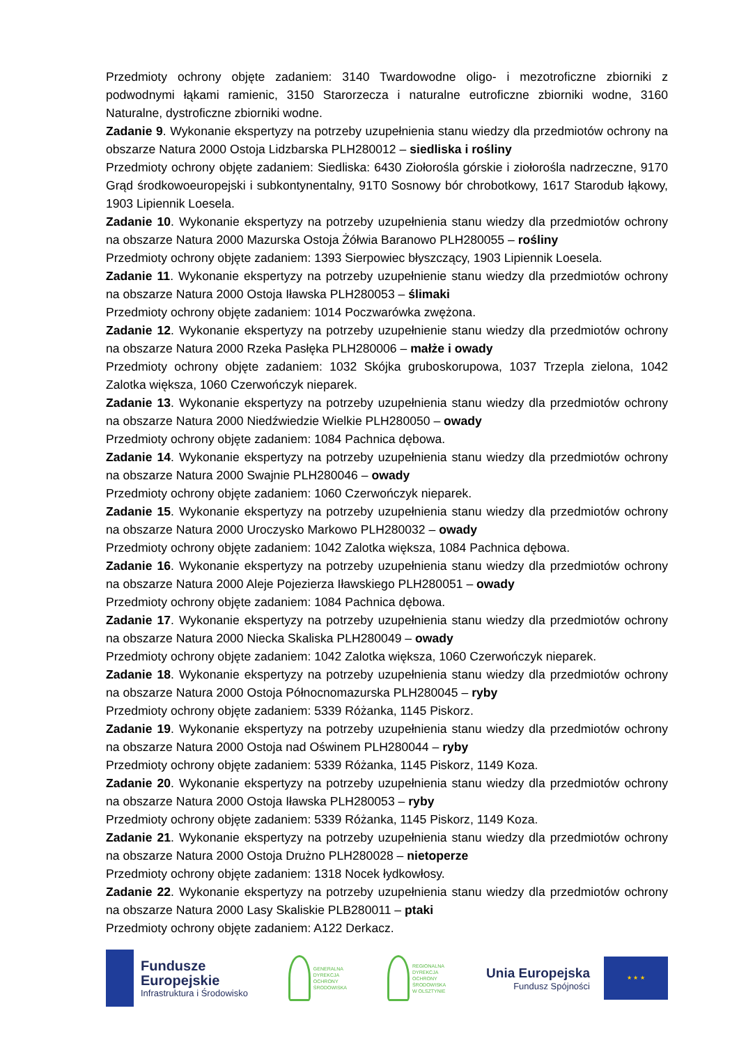Przedmioty ochrony objęte zadaniem: 3140 Twardowodne oligo- i mezotroficzne zbiorniki z podwodnymi łąkami ramienic, 3150 Starorzecza i naturalne eutroficzne zbiorniki wodne, 3160 Naturalne, dystroficzne zbiorniki wodne.
Zadanie 9. Wykonanie ekspertyzy na potrzeby uzupełnienia stanu wiedzy dla przedmiotów ochrony na obszarze Natura 2000 Ostoja Lidzbarska PLH280012 – siedliska i rośliny
Przedmioty ochrony objęte zadaniem: Siedliska: 6430 Ziołorośla górskie i ziołorośla nadrzeczne, 9170 Grąd środkowoeuropejski i subkontynentalny, 91T0 Sosnowy bór chrobotkowy, 1617 Starodub łąkowy, 1903 Lipiennik Loesela.
Zadanie 10. Wykonanie ekspertyzy na potrzeby uzupełnienia stanu wiedzy dla przedmiotów ochrony na obszarze Natura 2000 Mazurska Ostoja Żółwia Baranowo PLH280055 – rośliny
Przedmioty ochrony objęte zadaniem: 1393 Sierpowiec błyszczący, 1903 Lipiennik Loesela.
Zadanie 11. Wykonanie ekspertyzy na potrzeby uzupełnienie stanu wiedzy dla przedmiotów ochrony na obszarze Natura 2000 Ostoja Iławska PLH280053 – ślimaki
Przedmioty ochrony objęte zadaniem: 1014 Poczwarówka zwężona.
Zadanie 12. Wykonanie ekspertyzy na potrzeby uzupełnienie stanu wiedzy dla przedmiotów ochrony na obszarze Natura 2000 Rzeka Pasłęka PLH280006 – małże i owady
Przedmioty ochrony objęte zadaniem: 1032 Skójka gruboskorupowa, 1037 Trzepla zielona, 1042 Zalotka większa, 1060 Czerwończyk nieparek.
Zadanie 13. Wykonanie ekspertyzy na potrzeby uzupełnienia stanu wiedzy dla przedmiotów ochrony na obszarze Natura 2000 Niedźwiedzie Wielkie PLH280050 – owady
Przedmioty ochrony objęte zadaniem: 1084 Pachnica dębowa.
Zadanie 14. Wykonanie ekspertyzy na potrzeby uzupełnienia stanu wiedzy dla przedmiotów ochrony na obszarze Natura 2000 Swajnie PLH280046 – owady
Przedmioty ochrony objęte zadaniem: 1060 Czerwończyk nieparek.
Zadanie 15. Wykonanie ekspertyzy na potrzeby uzupełnienia stanu wiedzy dla przedmiotów ochrony na obszarze Natura 2000 Uroczysko Markowo PLH280032 – owady
Przedmioty ochrony objęte zadaniem: 1042 Zalotka większa, 1084 Pachnica dębowa.
Zadanie 16. Wykonanie ekspertyzy na potrzeby uzupełnienia stanu wiedzy dla przedmiotów ochrony na obszarze Natura 2000 Aleje Pojezierza Iławskiego PLH280051 – owady
Przedmioty ochrony objęte zadaniem: 1084 Pachnica dębowa.
Zadanie 17. Wykonanie ekspertyzy na potrzeby uzupełnienia stanu wiedzy dla przedmiotów ochrony na obszarze Natura 2000 Niecka Skaliska PLH280049 – owady
Przedmioty ochrony objęte zadaniem: 1042 Zalotka większa, 1060 Czerwończyk nieparek.
Zadanie 18. Wykonanie ekspertyzy na potrzeby uzupełnienia stanu wiedzy dla przedmiotów ochrony na obszarze Natura 2000 Ostoja Północnomazurska PLH280045 – ryby
Przedmioty ochrony objęte zadaniem: 5339 Różanka, 1145 Piskorz.
Zadanie 19. Wykonanie ekspertyzy na potrzeby uzupełnienia stanu wiedzy dla przedmiotów ochrony na obszarze Natura 2000 Ostoja nad Oświnem PLH280044 – ryby
Przedmioty ochrony objęte zadaniem: 5339 Różanka, 1145 Piskorz, 1149 Koza.
Zadanie 20. Wykonanie ekspertyzy na potrzeby uzupełnienia stanu wiedzy dla przedmiotów ochrony na obszarze Natura 2000 Ostoja Iławska PLH280053 – ryby
Przedmioty ochrony objęte zadaniem: 5339 Różanka, 1145 Piskorz, 1149 Koza.
Zadanie 21. Wykonanie ekspertyzy na potrzeby uzupełnienia stanu wiedzy dla przedmiotów ochrony na obszarze Natura 2000 Ostoja Drużno PLH280028 – nietoperze
Przedmioty ochrony objęte zadaniem: 1318 Nocek łydkowłosy.
Zadanie 22. Wykonanie ekspertyzy na potrzeby uzupełnienia stanu wiedzy dla przedmiotów ochrony na obszarze Natura 2000 Lasy Skaliskie PLB280011 – ptaki
Przedmioty ochrony objęte zadaniem: A122 Derkacz.
Fundusze
Europejskie
Infrastruktura i Środowisko
GENERALNA
DYREKCJA
OCHRONY
ŚRODOWISKA
REGIONALNA
DYREKCJA
OCHRONY
ŚRODOWISKA
W OLSZTYNIE
Unia Europejska
Fundusz Spójności
★ ★ ★